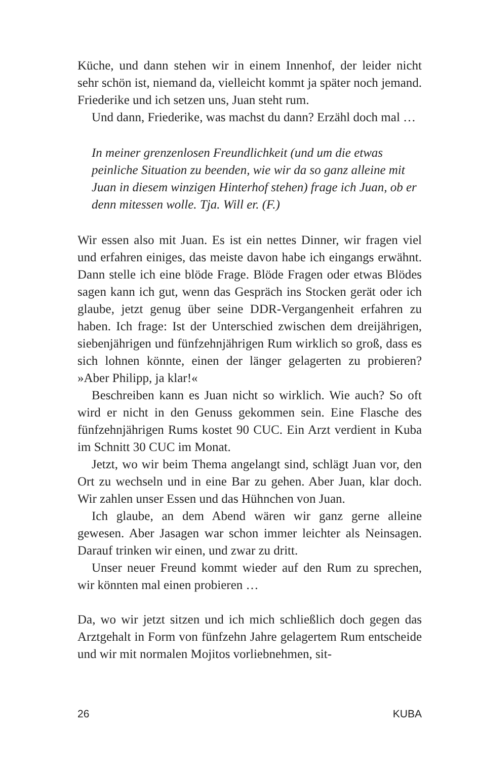Küche, und dann stehen wir in einem Innenhof, der leider nicht sehr schön ist, niemand da, vielleicht kommt ja später noch jemand. Friederike und ich setzen uns, Juan steht rum.
Und dann, Friederike, was machst du dann? Erzähl doch mal …
In meiner grenzenlosen Freundlichkeit (und um die etwas peinliche Situation zu beenden, wie wir da so ganz alleine mit Juan in diesem winzigen Hinterhof stehen) frage ich Juan, ob er denn mitessen wolle. Tja. Will er. (F.)
Wir essen also mit Juan. Es ist ein nettes Dinner, wir fragen viel und erfahren einiges, das meiste davon habe ich eingangs erwähnt. Dann stelle ich eine blöde Frage. Blöde Fragen oder etwas Blödes sagen kann ich gut, wenn das Gespräch ins Stocken gerät oder ich glaube, jetzt genug über seine DDR-Vergangenheit erfahren zu haben. Ich frage: Ist der Unterschied zwischen dem dreijährigen, siebenjährigen und fünfzehnjährigen Rum wirklich so groß, dass es sich lohnen könnte, einen der länger gelagerten zu probieren? »Aber Philipp, ja klar!«
Beschreiben kann es Juan nicht so wirklich. Wie auch? So oft wird er nicht in den Genuss gekommen sein. Eine Flasche des fünfzehnjährigen Rums kostet 90 CUC. Ein Arzt verdient in Kuba im Schnitt 30 CUC im Monat.
Jetzt, wo wir beim Thema angelangt sind, schlägt Juan vor, den Ort zu wechseln und in eine Bar zu gehen. Aber Juan, klar doch. Wir zahlen unser Essen und das Hühnchen von Juan.
Ich glaube, an dem Abend wären wir ganz gerne alleine gewesen. Aber Jasagen war schon immer leichter als Neinsagen. Darauf trinken wir einen, und zwar zu dritt.
Unser neuer Freund kommt wieder auf den Rum zu sprechen, wir könnten mal einen probieren …
Da, wo wir jetzt sitzen und ich mich schließlich doch gegen das Arztgehalt in Form von fünfzehn Jahre gelagertem Rum entscheide und wir mit normalen Mojitos vorliebnehmen, sit-
26 KUBA